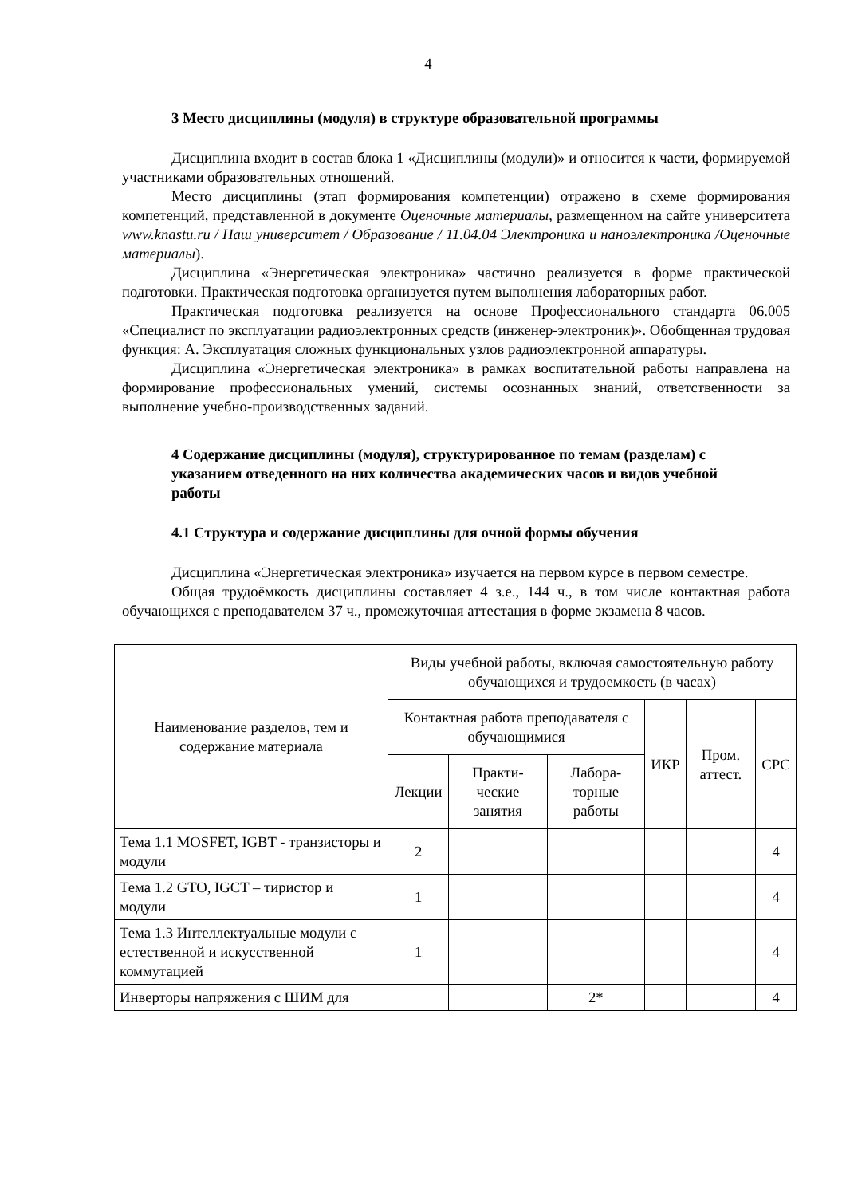4
3 Место дисциплины (модуля) в структуре образовательной программы
Дисциплина входит в состав блока 1 «Дисциплины (модули)» и относится к части, формируемой участниками образовательных отношений.
Место дисциплины (этап формирования компетенции) отражено в схеме формирования компетенций, представленной в документе Оценочные материалы, размещенном на сайте университета www.knastu.ru / Наш университет / Образование / 11.04.04 Электроника и наноэлектроника /Оценочные материалы).
Дисциплина «Энергетическая электроника» частично реализуется в форме практической подготовки. Практическая подготовка организуется путем выполнения лабораторных работ.
Практическая подготовка реализуется на основе Профессионального стандарта 06.005 «Специалист по эксплуатации радиоэлектронных средств (инженер-электроник)». Обобщенная трудовая функция: А. Эксплуатация сложных функциональных узлов радиоэлектронной аппаратуры.
Дисциплина «Энергетическая электроника» в рамках воспитательной работы направлена на формирование профессиональных умений, системы осознанных знаний, ответственности за выполнение учебно-производственных заданий.
4 Содержание дисциплины (модуля), структурированное по темам (разделам) с указанием отведенного на них количества академических часов и видов учебной работы
4.1 Структура и содержание дисциплины для очной формы обучения
Дисциплина «Энергетическая электроника» изучается на первом курсе в первом семестре.
Общая трудоёмкость дисциплины составляет 4 з.е., 144 ч., в том числе контактная работа обучающихся с преподавателем 37 ч., промежуточная аттестация в форме экзамена 8 часов.
| Наименование разделов, тем и содержание материала | Виды учебной работы, включая самостоятельную работу обучающихся и трудоемкость (в часах) | | | | | |
| --- | --- | --- | --- | --- | --- | --- |
| | Контактная работа преподавателя с обучающимися | | | ИКР | Пром. аттест. | СРС |
| | Лекции | Практи-ческие занятия | Лабора-торные работы | | | |
| Тема 1.1 MOSFET, IGBT - транзисторы и модули | 2 | | | | | 4 |
| Тема 1.2 GTO, IGCT – тиристор и модули | 1 | | | | | 4 |
| Тема 1.3 Интеллектуальные модули с естественной и искусственной коммутацией | 1 | | | | | 4 |
| Инверторы напряжения с ШИМ для | | | 2* | | | 4 |